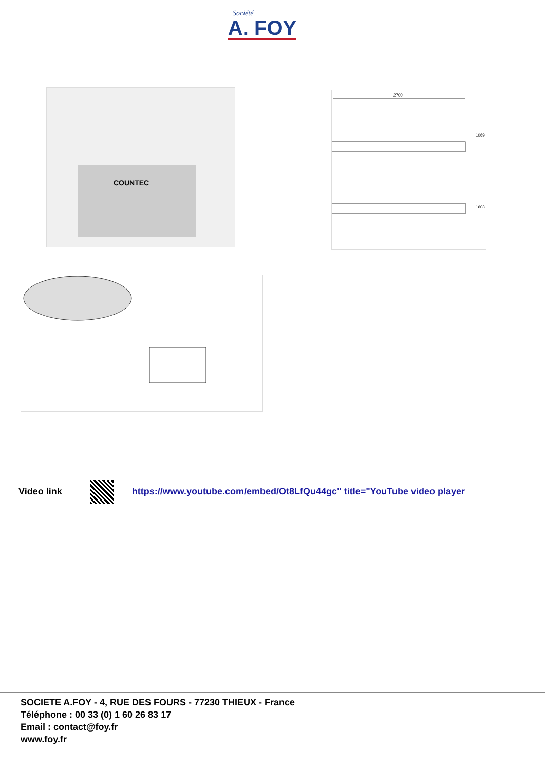Société
A. FOY
COUNTEC
2700
1069
1603
Video link https://www.youtube.com/embed/Ot8LfQu44gc" title="YouTube video player
SOCIETE A.FOY - 4, RUE DES FOURS - 77230 THIEUX - France
Téléphone : 00 33 (0) 1 60 26 83 17
Email : contact@foy.fr
www.foy.fr